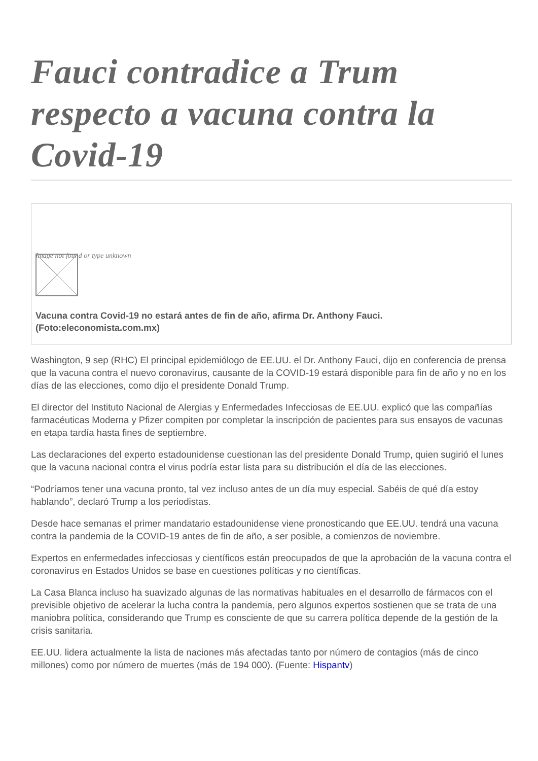Fauci contradice a Trum respecto a vacuna contra la Covid-19
Image not found or type unknown
Vacuna contra Covid-19 no estará antes de fin de año, afirma Dr. Anthony Fauci. (Foto:eleconomista.com.mx)
Washington, 9 sep (RHC) El principal epidemiólogo de EE.UU. el Dr. Anthony Fauci, dijo en conferencia de prensa que la vacuna contra el nuevo coronavirus, causante de la COVID-19 estará disponible para fin de año y no en los días de las elecciones, como dijo el presidente Donald Trump.
El director del Instituto Nacional de Alergias y Enfermedades Infecciosas de EE.UU. explicó que las compañías farmacéuticas Moderna y Pfizer compiten por completar la inscripción de pacientes para sus ensayos de vacunas en etapa tardía hasta fines de septiembre.
Las declaraciones del experto estadounidense cuestionan las del presidente Donald Trump, quien sugirió el lunes que la vacuna nacional contra el virus podría estar lista para su distribución el día de las elecciones.
“Podríamos tener una vacuna pronto, tal vez incluso antes de un día muy especial. Sabéis de qué día estoy hablando”, declaró Trump a los periodistas.
Desde hace semanas el primer mandatario estadounidense viene pronosticando que EE.UU. tendrá una vacuna contra la pandemia de la COVID-19 antes de fin de año, a ser posible, a comienzos de noviembre.
Expertos en enfermedades infecciosas y científicos están preocupados de que la aprobación de la vacuna contra el coronavirus en Estados Unidos se base en cuestiones políticas y no científicas.
La Casa Blanca incluso ha suavizado algunas de las normativas habituales en el desarrollo de fármacos con el previsible objetivo de acelerar la lucha contra la pandemia, pero algunos expertos sostienen que se trata de una maniobra política, considerando que Trump es consciente de que su carrera política depende de la gestión de la crisis sanitaria.
EE.UU. lidera actualmente la lista de naciones más afectadas tanto por número de contagios (más de cinco millones) como por número de muertes (más de 194 000). (Fuente: Hispantv)